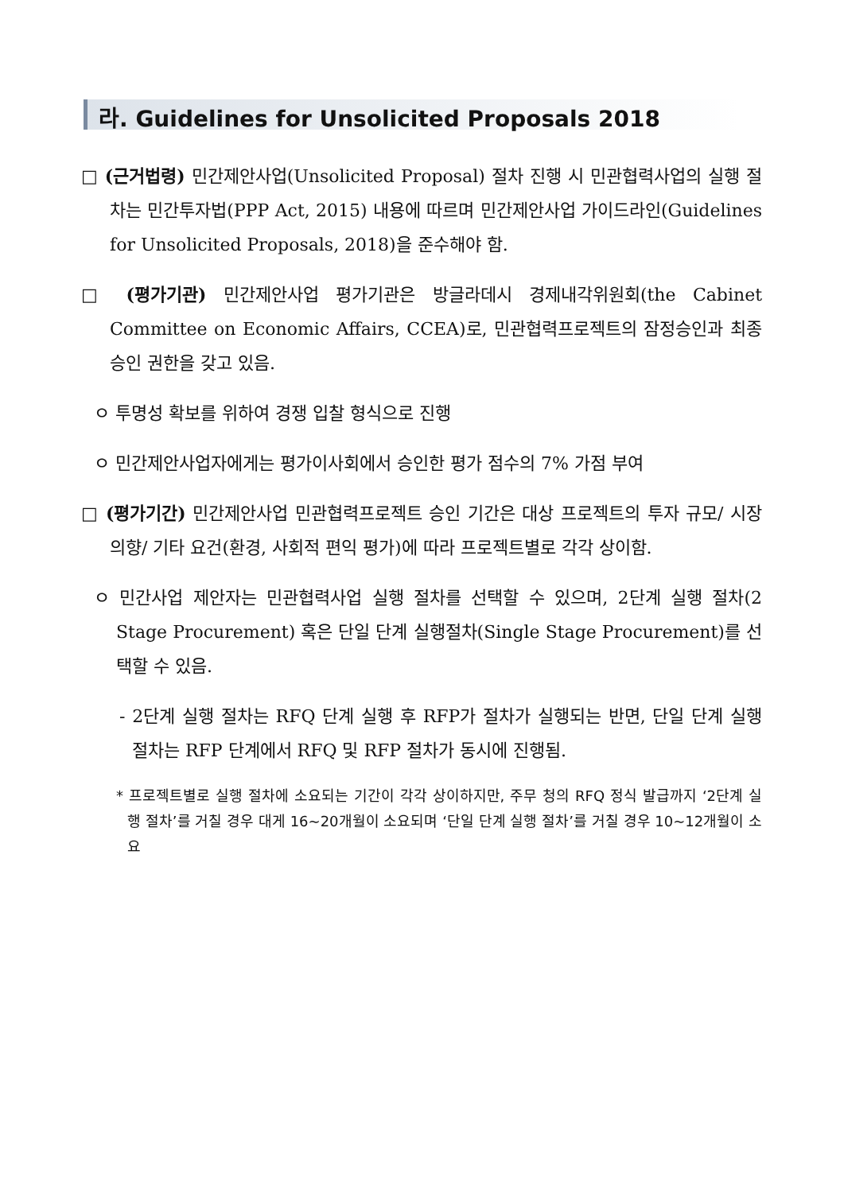라. Guidelines for Unsolicited Proposals 2018
□ (근거법령) 민간제안사업(Unsolicited Proposal) 절차 진행 시 민관협력사업의 실행 절차는 민간투자법(PPP Act, 2015) 내용에 따르며 민간제안사업 가이드라인(Guidelines for Unsolicited Proposals, 2018)을 준수해야 함.
□ (평가기관) 민간제안사업 평가기관은 방글라데시 경제내각위원회(the Cabinet Committee on Economic Affairs, CCEA)로, 민관협력프로젝트의 잠정승인과 최종승인 권한을 갖고 있음.
ㅇ 투명성 확보를 위하여 경쟁 입찰 형식으로 진행
ㅇ 민간제안사업자에게는 평가이사회에서 승인한 평가 점수의 7% 가점 부여
□ (평가기간) 민간제안사업 민관협력프로젝트 승인 기간은 대상 프로젝트의 투자 규모/ 시장 의향/ 기타 요건(환경, 사회적 편익 평가)에 따라 프로젝트별로 각각 상이함.
ㅇ 민간사업 제안자는 민관협력사업 실행 절차를 선택할 수 있으며, 2단계 실행 절차(2 Stage Procurement) 혹은 단일 단계 실행절차(Single Stage Procurement)를 선택할 수 있음.
- 2단계 실행 절차는 RFQ 단계 실행 후 RFP가 절차가 실행되는 반면, 단일 단계 실행 절차는 RFP 단계에서 RFQ 및 RFP 절차가 동시에 진행됨.
* 프로젝트별로 실행 절차에 소요되는 기간이 각각 상이하지만, 주무 청의 RFQ 정식 발급까지 ‘2단계 실행 절차’를 거칠 경우 대게 16~20개월이 소요되며 ‘단일 단계 실행 절차’를 거칠 경우 10~12개월이 소요